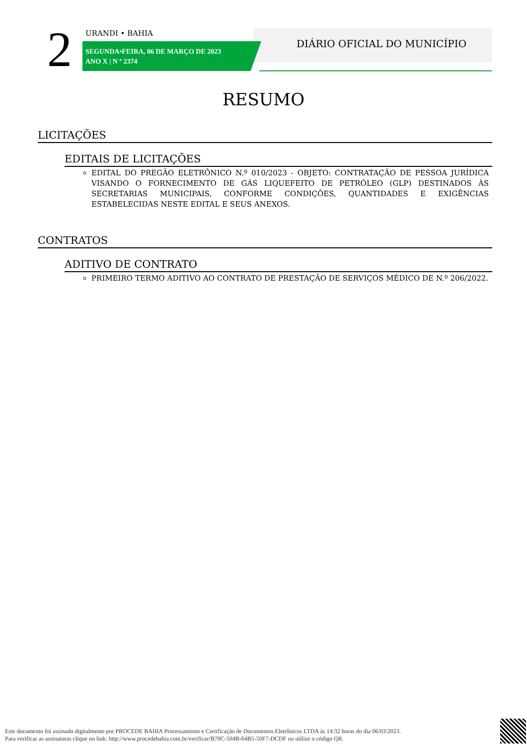2 URANDI • BAHIA
SEGUNDA•FEIRA, 06 DE MARÇO DE 2023
ANO X | N º 2374
DIÁRIO OFICIAL DO MUNICÍPIO
RESUMO
LICITAÇÕES
EDITAIS DE LICITAÇÕES
EDITAL DO PREGÃO ELETRÔNICO N.º 010/2023 - OBJETO: CONTRATAÇÃO DE PESSOA JURÍDICA VISANDO O FORNECIMENTO DE GÁS LIQUEFEITO DE PETRÓLEO (GLP) DESTINADOS ÀS SECRETARIAS MUNICIPAIS, CONFORME CONDIÇÕES, QUANTIDADES E EXIGÊNCIAS ESTABELECIDAS NESTE EDITAL E SEUS ANEXOS.
CONTRATOS
ADITIVO DE CONTRATO
PRIMEIRO TERMO ADITIVO AO CONTRATO DE PRESTAÇÃO DE SERVIÇOS MÉDICO DE N.º 206/2022.
Este documento foi assinado digitalmente por PROCEDE BAHIA Processamento e Certificação de Documentos Eletrônicos LTDA às 14:32 horas do dia 06/03/2023.
Para verificar as assinaturas clique no link: http://www.procedebahia.com.br/verificar/B70C-504B-64B5-50F7-DCDF ou utilize o código QR.